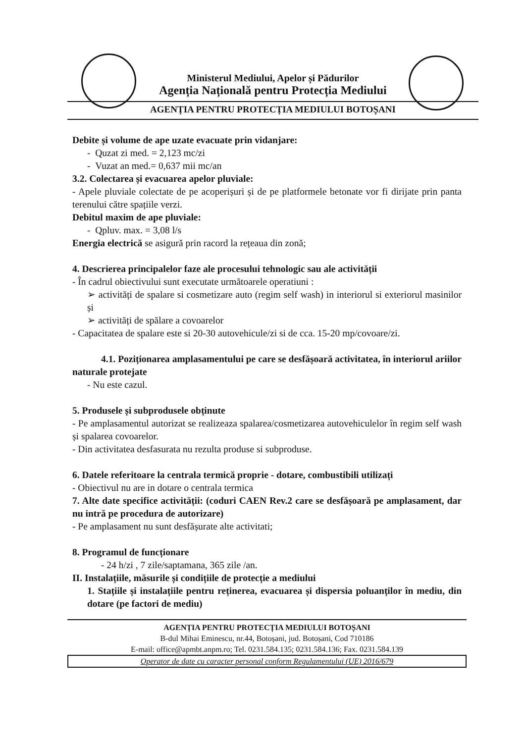Ministerul Mediului, Apelor și Pădurilor
Agenția Națională pentru Protecția Mediului
AGENȚIA PENTRU PROTECȚIA MEDIULUI BOTOȘANI
Debite și volume de ape uzate evacuate prin vidanjare:
- Quzat zi med. = 2,123 mc/zi
- Vuzat an med.= 0,637 mii mc/an
3.2. Colectarea și evacuarea apelor pluviale:
- Apele pluviale colectate de pe acoperișuri și de pe platformele betonate vor fi dirijate prin panta terenului către spațiile verzi.
Debitul maxim de ape pluviale:
- Qpluv. max. = 3,08 l/s
Energia electrică se asigură prin racord la rețeaua din zonă;
4. Descrierea principalelor faze ale procesului tehnologic sau ale activității
- În cadrul obiectivului sunt executate următoarele operatiuni :
➢ activități de spalare si cosmetizare auto (regim self wash) in interiorul si exteriorul masinilor și
➢ activități de spălare a covoarelor
- Capacitatea de spalare este si 20-30 autovehicule/zi si de cca. 15-20 mp/covoare/zi.
4.1. Poziționarea amplasamentului pe care se desfășoară activitatea, în interiorul ariilor naturale protejate
- Nu este cazul.
5. Produsele și subprodusele obținute
- Pe amplasamentul autorizat se realizeaza spalarea/cosmetizarea autovehiculelor în regim self wash și spalarea covoarelor.
- Din activitatea desfasurata nu rezulta produse si subproduse.
6. Datele referitoare la centrala termică proprie - dotare, combustibili utilizați
- Obiectivul nu are in dotare o centrala termica
7. Alte date specifice activității: (coduri CAEN Rev.2 care se desfășoară pe amplasament, dar nu intră pe procedura de autorizare)
- Pe amplasament nu sunt desfășurate alte activitati;
8. Programul de funcționare
- 24 h/zi , 7 zile/saptamana, 365 zile /an.
II. Instalațiile, măsurile și condițiile de protecție a mediului
1. Stațiile și instalațiile pentru reținerea, evacuarea și dispersia poluanților în mediu, din dotare (pe factori de mediu)
AGENȚIA PENTRU PROTECȚIA MEDIULUI BOTOȘANI
B-dul Mihai Eminescu, nr.44, Botoșani, jud. Botoșani, Cod 710186
E-mail: office@apmbt.anpm.ro; Tel. 0231.584.135; 0231.584.136; Fax. 0231.584.139
Operator de date cu caracter personal conform Regulamentului (UE) 2016/679